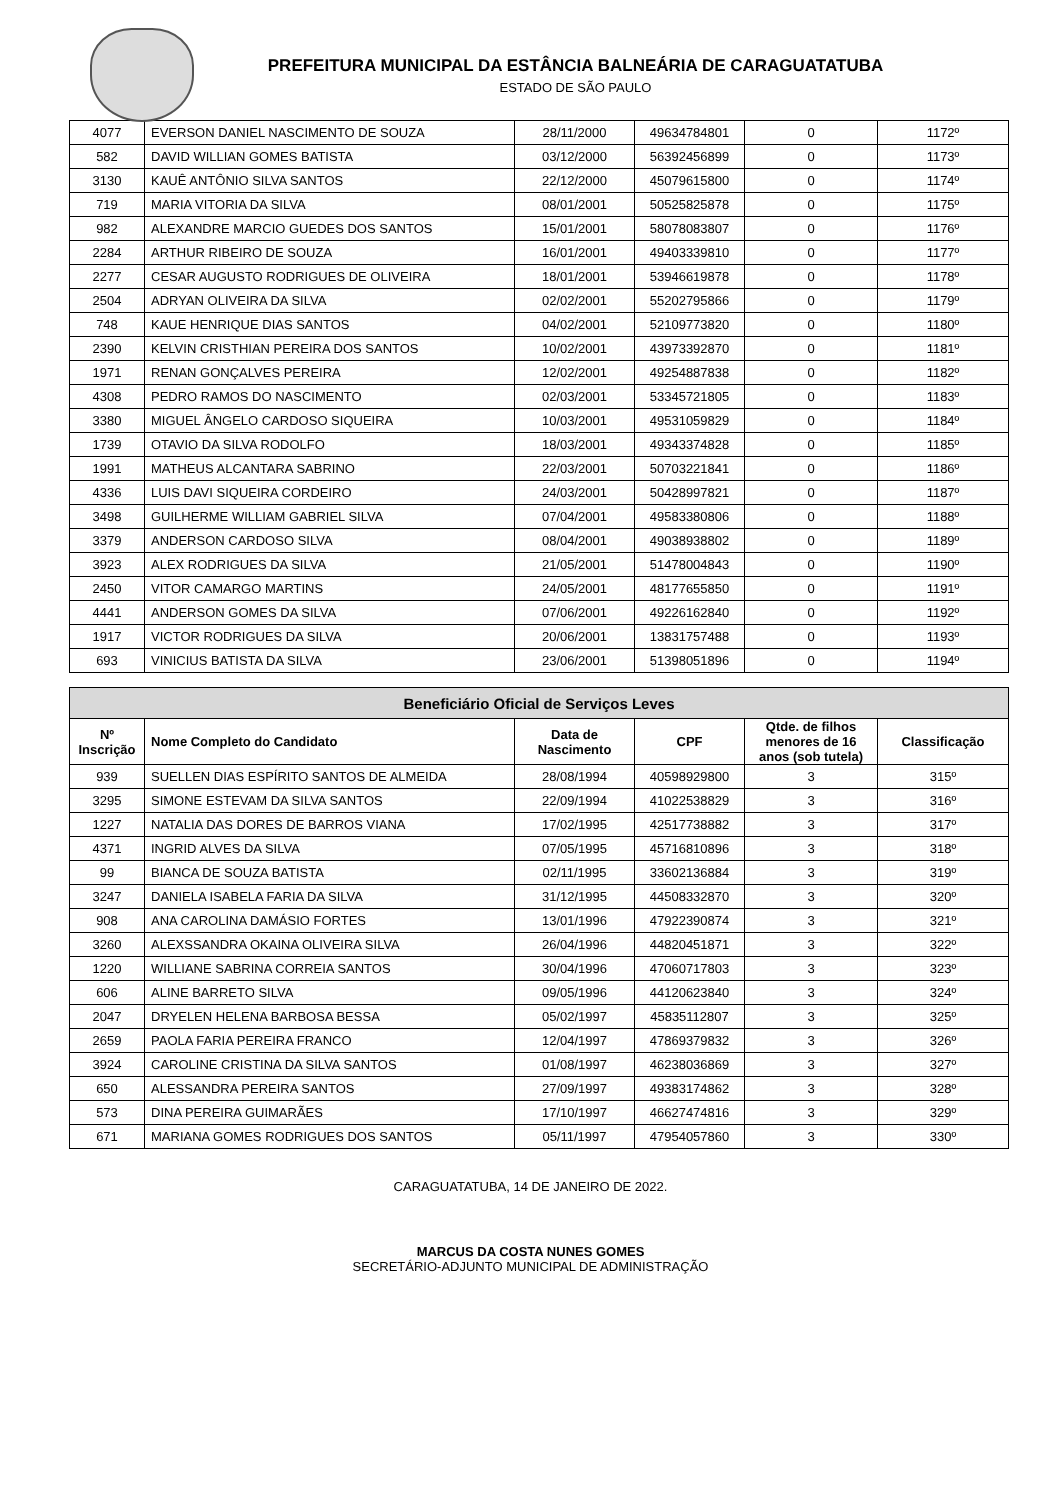PREFEITURA MUNICIPAL DA ESTÂNCIA BALNEÁRIA DE CARAGUATATUBA
ESTADO DE SÃO PAULO
| 4077 | EVERSON DANIEL NASCIMENTO DE SOUZA | 28/11/2000 | 49634784801 | 0 | 1172º |
| 582 | DAVID WILLIAN GOMES BATISTA | 03/12/2000 | 56392456899 | 0 | 1173º |
| 3130 | KAUÊ ANTÔNIO SILVA SANTOS | 22/12/2000 | 45079615800 | 0 | 1174º |
| 719 | MARIA VITORIA DA SILVA | 08/01/2001 | 50525825878 | 0 | 1175º |
| 982 | ALEXANDRE MARCIO GUEDES DOS SANTOS | 15/01/2001 | 58078083807 | 0 | 1176º |
| 2284 | ARTHUR RIBEIRO DE SOUZA | 16/01/2001 | 49403339810 | 0 | 1177º |
| 2277 | CESAR AUGUSTO RODRIGUES DE OLIVEIRA | 18/01/2001 | 53946619878 | 0 | 1178º |
| 2504 | ADRYAN OLIVEIRA DA SILVA | 02/02/2001 | 55202795866 | 0 | 1179º |
| 748 | KAUE HENRIQUE DIAS SANTOS | 04/02/2001 | 52109773820 | 0 | 1180º |
| 2390 | KELVIN CRISTHIAN PEREIRA DOS SANTOS | 10/02/2001 | 43973392870 | 0 | 1181º |
| 1971 | RENAN GONÇALVES PEREIRA | 12/02/2001 | 49254887838 | 0 | 1182º |
| 4308 | PEDRO RAMOS DO NASCIMENTO | 02/03/2001 | 53345721805 | 0 | 1183º |
| 3380 | MIGUEL ÂNGELO CARDOSO SIQUEIRA | 10/03/2001 | 49531059829 | 0 | 1184º |
| 1739 | OTAVIO DA SILVA RODOLFO | 18/03/2001 | 49343374828 | 0 | 1185º |
| 1991 | MATHEUS ALCANTARA SABRINO | 22/03/2001 | 50703221841 | 0 | 1186º |
| 4336 | LUIS DAVI SIQUEIRA CORDEIRO | 24/03/2001 | 50428997821 | 0 | 1187º |
| 3498 | GUILHERME WILLIAM GABRIEL SILVA | 07/04/2001 | 49583380806 | 0 | 1188º |
| 3379 | ANDERSON CARDOSO SILVA | 08/04/2001 | 49038938802 | 0 | 1189º |
| 3923 | ALEX RODRIGUES DA SILVA | 21/05/2001 | 51478004843 | 0 | 1190º |
| 2450 | VITOR CAMARGO MARTINS | 24/05/2001 | 48177655850 | 0 | 1191º |
| 4441 | ANDERSON GOMES DA SILVA | 07/06/2001 | 49226162840 | 0 | 1192º |
| 1917 | VICTOR RODRIGUES DA SILVA | 20/06/2001 | 13831757488 | 0 | 1193º |
| 693 | VINICIUS BATISTA DA SILVA | 23/06/2001 | 51398051896 | 0 | 1194º |
| Beneficiário Oficial de Serviços Leves | | | | | |
| --- | --- | --- | --- | --- | --- |
| Nº Inscrição | Nome Completo do Candidato | Data de Nascimento | CPF | Qtde. de filhos menores de 16 anos (sob tutela) | Classificação |
| 939 | SUELLEN DIAS ESPÍRITO SANTOS DE ALMEIDA | 28/08/1994 | 40598929800 | 3 | 315º |
| 3295 | SIMONE ESTEVAM DA SILVA SANTOS | 22/09/1994 | 41022538829 | 3 | 316º |
| 1227 | NATALIA DAS DORES DE BARROS VIANA | 17/02/1995 | 42517738882 | 3 | 317º |
| 4371 | INGRID ALVES DA SILVA | 07/05/1995 | 45716810896 | 3 | 318º |
| 99 | BIANCA DE SOUZA BATISTA | 02/11/1995 | 33602136884 | 3 | 319º |
| 3247 | DANIELA ISABELA FARIA DA SILVA | 31/12/1995 | 44508332870 | 3 | 320º |
| 908 | ANA CAROLINA DAMÁSIO FORTES | 13/01/1996 | 47922390874 | 3 | 321º |
| 3260 | ALEXSSANDRA OKAINA OLIVEIRA SILVA | 26/04/1996 | 44820451871 | 3 | 322º |
| 1220 | WILLIANE SABRINA CORREIA SANTOS | 30/04/1996 | 47060717803 | 3 | 323º |
| 606 | ALINE BARRETO SILVA | 09/05/1996 | 44120623840 | 3 | 324º |
| 2047 | DRYELEN HELENA BARBOSA BESSA | 05/02/1997 | 45835112807 | 3 | 325º |
| 2659 | PAOLA FARIA PEREIRA FRANCO | 12/04/1997 | 47869379832 | 3 | 326º |
| 3924 | CAROLINE CRISTINA DA SILVA SANTOS | 01/08/1997 | 46238036869 | 3 | 327º |
| 650 | ALESSANDRA PEREIRA SANTOS | 27/09/1997 | 49383174862 | 3 | 328º |
| 573 | DINA PEREIRA GUIMARÃES | 17/10/1997 | 46627474816 | 3 | 329º |
| 671 | MARIANA GOMES RODRIGUES DOS SANTOS | 05/11/1997 | 47954057860 | 3 | 330º |
CARAGUATATUBA, 14 DE JANEIRO DE 2022.
MARCUS DA COSTA NUNES GOMES
SECRETÁRIO-ADJUNTO MUNICIPAL DE ADMINISTRAÇÃO